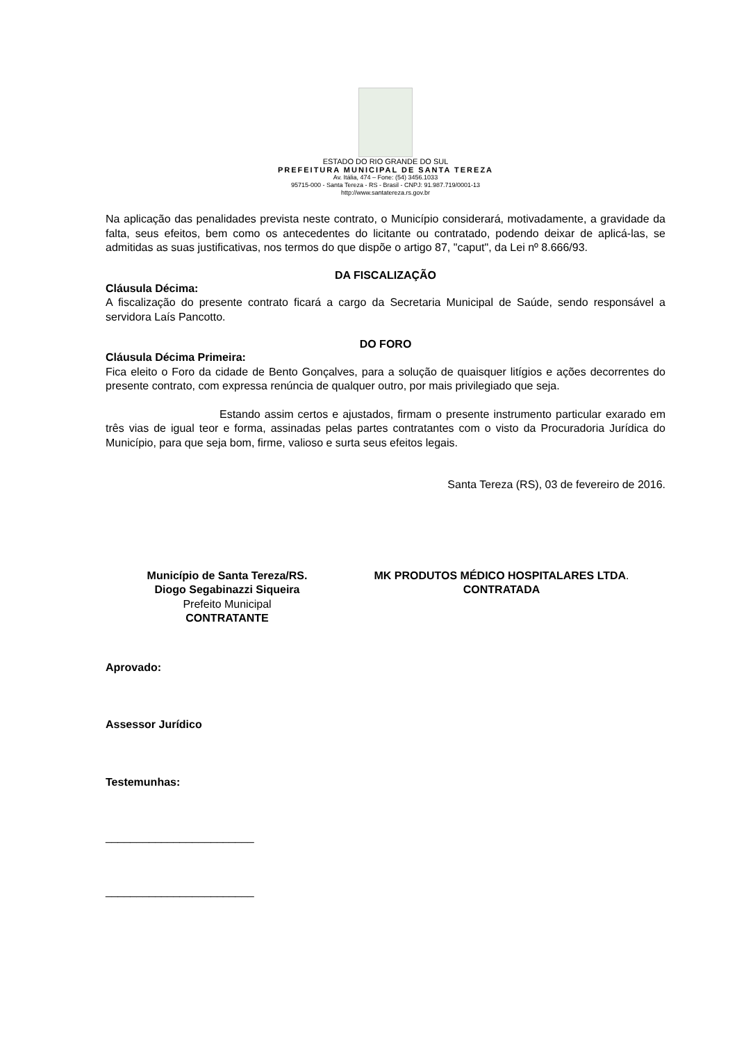ESTADO DO RIO GRANDE DO SUL
PREFEITURA MUNICIPAL DE SANTA TEREZA
Av. Itália, 474 – Fone: (54) 3456.1033
95715-000 - Santa Tereza - RS - Brasil - CNPJ: 91.987.719/0001-13
http://www.santatereza.rs.gov.br
Na aplicação das penalidades prevista neste contrato, o Município considerará, motivadamente, a gravidade da falta, seus efeitos, bem como os antecedentes do licitante ou contratado, podendo deixar de aplicá-las, se admitidas as suas justificativas, nos termos do que dispõe o artigo 87, "caput", da Lei nº 8.666/93.
DA FISCALIZAÇÃO
Cláusula Décima:
A fiscalização do presente contrato ficará a cargo da Secretaria Municipal de Saúde, sendo responsável a servidora Laís Pancotto.
DO FORO
Cláusula Décima Primeira:
Fica eleito o Foro da cidade de Bento Gonçalves, para a solução de quaisquer litígios e ações decorrentes do presente contrato, com expressa renúncia de qualquer outro, por mais privilegiado que seja.
Estando assim certos e ajustados, firmam o presente instrumento particular exarado em três vias de igual teor e forma, assinadas pelas partes contratantes com o visto da Procuradoria Jurídica do Município, para que seja bom, firme, valioso e surta seus efeitos legais.
Santa Tereza (RS), 03 de fevereiro de 2016.
Município de Santa Tereza/RS.
Diogo Segabinazzi Siqueira
Prefeito Municipal
CONTRATANTE
MK PRODUTOS MÉDICO HOSPITALARES LTDA.
CONTRATADA
Aprovado:
Assessor Jurídico
Testemunhas:
________________________
________________________